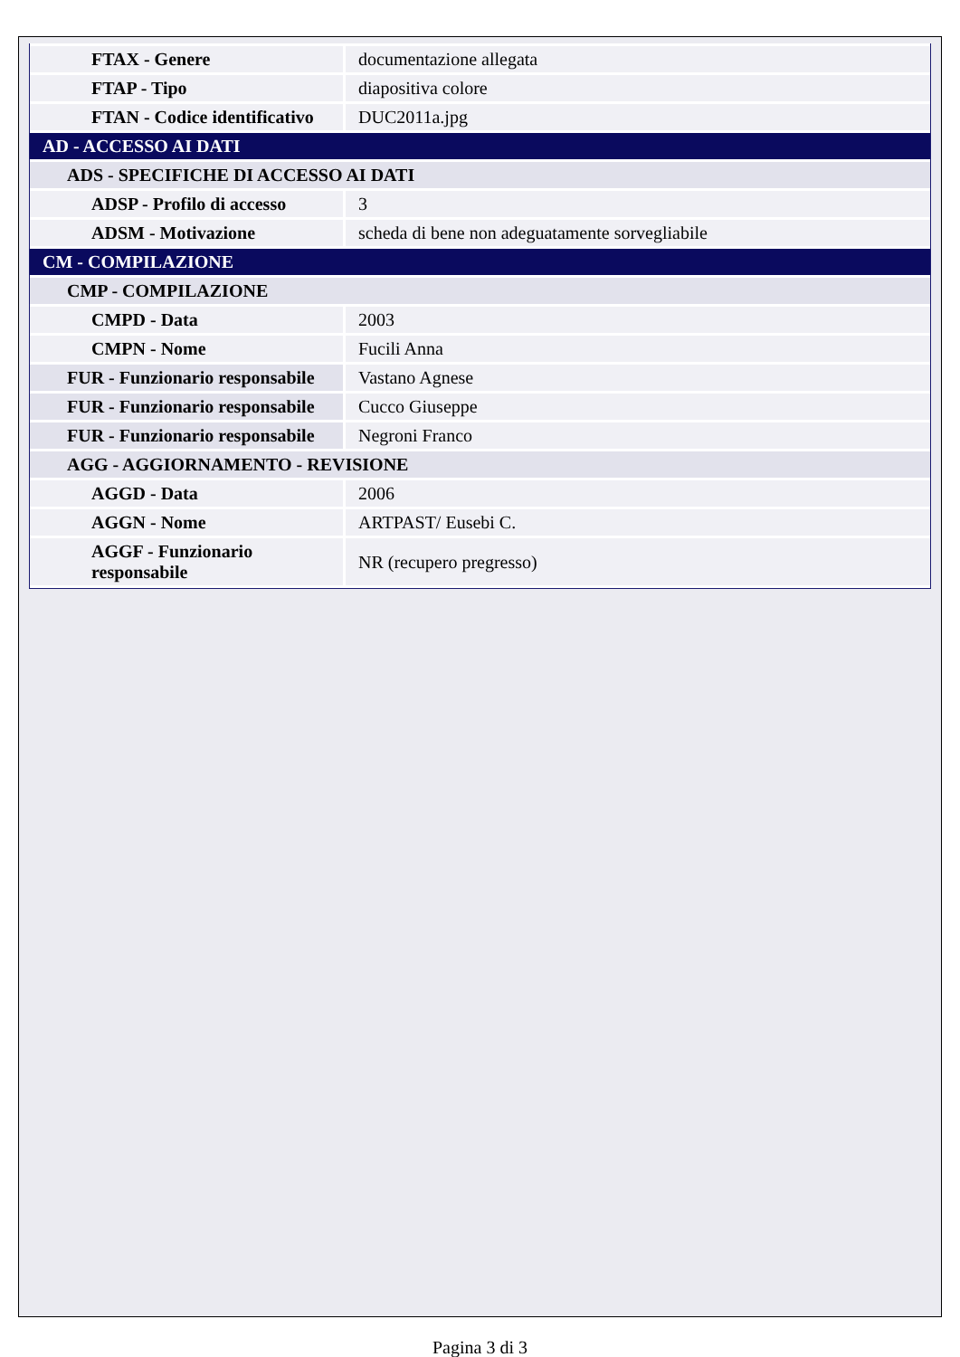| FTAX - Genere | documentazione allegata |
| FTAP - Tipo | diapositiva colore |
| FTAN - Codice identificativo | DUC2011a.jpg |
| AD - ACCESSO AI DATI | |
| ADS - SPECIFICHE DI ACCESSO AI DATI | |
| ADSP - Profilo di accesso | 3 |
| ADSM - Motivazione | scheda di bene non adeguatamente sorvegliabile |
| CM - COMPILAZIONE | |
| CMP - COMPILAZIONE | |
| CMPD - Data | 2003 |
| CMPN - Nome | Fucili Anna |
| FUR - Funzionario responsabile | Vastano Agnese |
| FUR - Funzionario responsabile | Cucco Giuseppe |
| FUR - Funzionario responsabile | Negroni Franco |
| AGG - AGGIORNAMENTO - REVISIONE | |
| AGGD - Data | 2006 |
| AGGN - Nome | ARTPAST/ Eusebi C. |
| AGGF - Funzionario responsabile | NR (recupero pregresso) |
Pagina 3 di 3